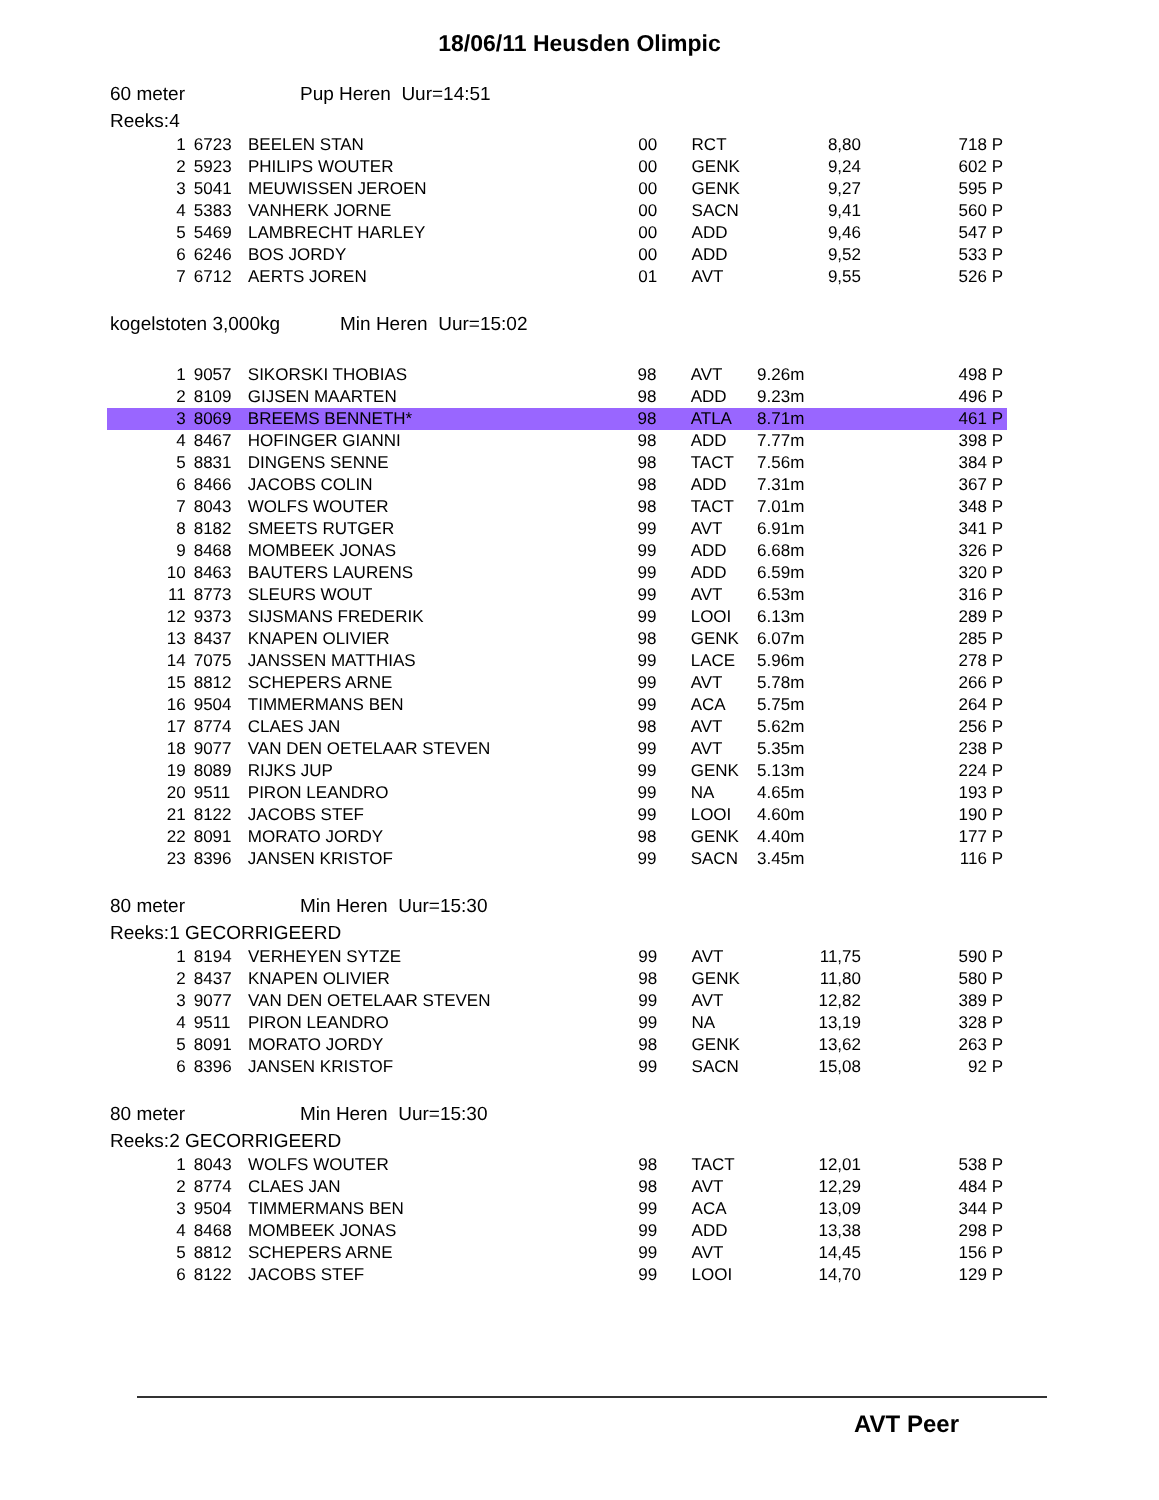18/06/11 Heusden Olimpic
60 meter Pup Heren Uur=14:51
Reeks:4
| 1 | 6723 | BEELEN STAN | 00 | RCT | 8,80 | 718 P |
| 2 | 5923 | PHILIPS WOUTER | 00 | GENK | 9,24 | 602 P |
| 3 | 5041 | MEUWISSEN JEROEN | 00 | GENK | 9,27 | 595 P |
| 4 | 5383 | VANHERK JORNE | 00 | SACN | 9,41 | 560 P |
| 5 | 5469 | LAMBRECHT HARLEY | 00 | ADD | 9,46 | 547 P |
| 6 | 6246 | BOS JORDY | 00 | ADD | 9,52 | 533 P |
| 7 | 6712 | AERTS JOREN | 01 | AVT | 9,55 | 526 P |
kogelstoten 3,000kg Min Heren Uur=15:02
| 1 | 9057 | SIKORSKI THOBIAS | 98 | AVT | 9.26m | 498 P |
| 2 | 8109 | GIJSEN MAARTEN | 98 | ADD | 9.23m | 496 P |
| 3 | 8069 | BREEMS BENNETH* | 98 | ATLA | 8.71m | 461 P |
| 4 | 8467 | HOFINGER GIANNI | 98 | ADD | 7.77m | 398 P |
| 5 | 8831 | DINGENS SENNE | 98 | TACT | 7.56m | 384 P |
| 6 | 8466 | JACOBS COLIN | 98 | ADD | 7.31m | 367 P |
| 7 | 8043 | WOLFS WOUTER | 98 | TACT | 7.01m | 348 P |
| 8 | 8182 | SMEETS RUTGER | 99 | AVT | 6.91m | 341 P |
| 9 | 8468 | MOMBEEK JONAS | 99 | ADD | 6.68m | 326 P |
| 10 | 8463 | BAUTERS LAURENS | 99 | ADD | 6.59m | 320 P |
| 11 | 8773 | SLEURS WOUT | 99 | AVT | 6.53m | 316 P |
| 12 | 9373 | SIJSMANS FREDERIK | 99 | LOOI | 6.13m | 289 P |
| 13 | 8437 | KNAPEN OLIVIER | 98 | GENK | 6.07m | 285 P |
| 14 | 7075 | JANSSEN MATTHIAS | 99 | LACE | 5.96m | 278 P |
| 15 | 8812 | SCHEPERS ARNE | 99 | AVT | 5.78m | 266 P |
| 16 | 9504 | TIMMERMANS BEN | 99 | ACA | 5.75m | 264 P |
| 17 | 8774 | CLAES JAN | 98 | AVT | 5.62m | 256 P |
| 18 | 9077 | VAN DEN OETELAAR STEVEN | 99 | AVT | 5.35m | 238 P |
| 19 | 8089 | RIJKS JUP | 99 | GENK | 5.13m | 224 P |
| 20 | 9511 | PIRON LEANDRO | 99 | NA | 4.65m | 193 P |
| 21 | 8122 | JACOBS STEF | 99 | LOOI | 4.60m | 190 P |
| 22 | 8091 | MORATO JORDY | 98 | GENK | 4.40m | 177 P |
| 23 | 8396 | JANSEN KRISTOF | 99 | SACN | 3.45m | 116 P |
80 meter Min Heren Uur=15:30
Reeks:1 GECORRIGEERD
| 1 | 8194 | VERHEYEN SYTZE | 99 | AVT | 11,75 | 590 P |
| 2 | 8437 | KNAPEN OLIVIER | 98 | GENK | 11,80 | 580 P |
| 3 | 9077 | VAN DEN OETELAAR STEVEN | 99 | AVT | 12,82 | 389 P |
| 4 | 9511 | PIRON LEANDRO | 99 | NA | 13,19 | 328 P |
| 5 | 8091 | MORATO JORDY | 98 | GENK | 13,62 | 263 P |
| 6 | 8396 | JANSEN KRISTOF | 99 | SACN | 15,08 | 92 P |
80 meter Min Heren Uur=15:30
Reeks:2 GECORRIGEERD
| 1 | 8043 | WOLFS WOUTER | 98 | TACT | 12,01 | 538 P |
| 2 | 8774 | CLAES JAN | 98 | AVT | 12,29 | 484 P |
| 3 | 9504 | TIMMERMANS BEN | 99 | ACA | 13,09 | 344 P |
| 4 | 8468 | MOMBEEK JONAS | 99 | ADD | 13,38 | 298 P |
| 5 | 8812 | SCHEPERS ARNE | 99 | AVT | 14,45 | 156 P |
| 6 | 8122 | JACOBS STEF | 99 | LOOI | 14,70 | 129 P |
AVT Peer